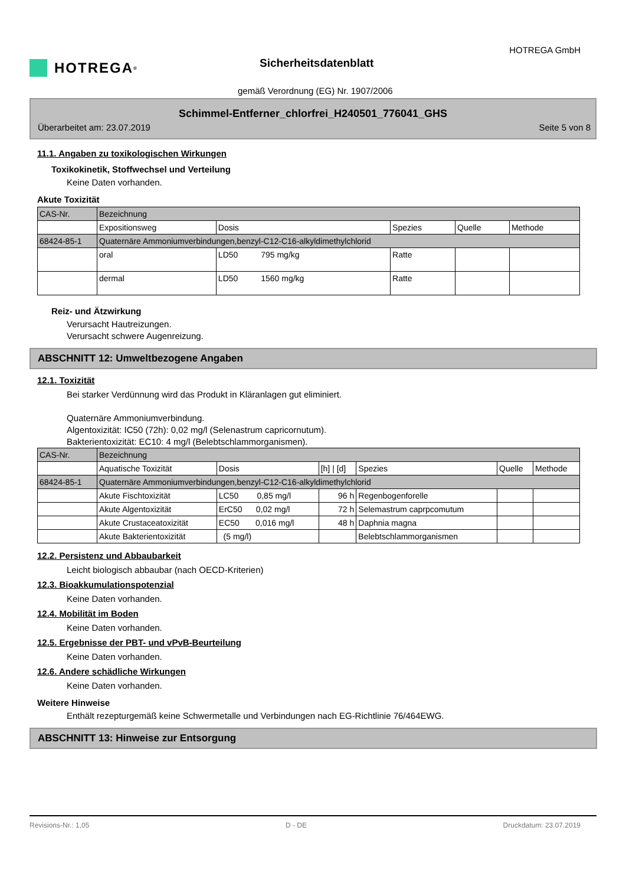HOTREGA<sup>®</sup>
HOTREGA GmbH
Sicherheitsdatenblatt
gemäß Verordnung (EG) Nr. 1907/2006
Schimmel-Entferner_chlorfrei_H240501_776041_GHS
Überarbeitet am: 23.07.2019 Seite 5 von 8
11.1. Angaben zu toxikologischen Wirkungen
Toxikokinetik, Stoffwechsel und Verteilung
Keine Daten vorhanden.
Akute Toxizität
| CAS-Nr. | Bezeichnung | | | | |
| | Expositionsweg | Dosis | Spezies | Quelle | Methode |
| 68424-85-1 | Quaternäre Ammoniumverbindungen,benzyl-C12-C16-alkyldimethylchlorid | | | | |
| | oral | LD50 795 mg/kg | Ratte | | |
| | dermal | LD50 1560 mg/kg | Ratte | | |
Reiz- und Ätzwirkung
Verursacht Hautreizungen.
Verursacht schwere Augenreizung.
ABSCHNITT 12: Umweltbezogene Angaben
12.1. Toxizität
Bei starker Verdünnung wird das Produkt in Kläranlagen gut eliminiert.
Quaternäre Ammoniumverbindung.
Algentoxizität: IC50 (72h): 0,02 mg/l (Selenastrum capricornutum).
Bakterientoxizität: EC10: 4 mg/l (Belebtschlammorganismen).
| CAS-Nr. | Bezeichnung | | | | | |
| | Aquatische Toxizität | Dosis | [h] / [d] | Spezies | Quelle | Methode |
| 68424-85-1 | Quaternäre Ammoniumverbindungen,benzyl-C12-C16-alkyldimethylchlorid | | | | | |
| | Akute Fischtoxizität | LC50 0,85 mg/l | 96 h | Regenbogenforelle | | |
| | Akute Algentoxizität | ErC50 0,02 mg/l | 72 h | Selemastrum caprpcomutum | | |
| | Akute Crustaceatoxizität | EC50 0,016 mg/l | 48 h | Daphnia magna | | |
| | Akute Bakterientoxizität | (5 mg/l) | | Belebtschlammorganismen | | |
12.2. Persistenz und Abbaubarkeit
Leicht biologisch abbaubar (nach OECD-Kriterien)
12.3. Bioakkumulationspotenzial
Keine Daten vorhanden.
12.4. Mobilität im Boden
Keine Daten vorhanden.
12.5. Ergebnisse der PBT- und vPvB-Beurteilung
Keine Daten vorhanden.
12.6. Andere schädliche Wirkungen
Keine Daten vorhanden.
Weitere Hinweise
Enthält rezepturgemäß keine Schwermetalle und Verbindungen nach EG-Richtlinie 76/464EWG.
ABSCHNITT 13: Hinweise zur Entsorgung
Revisions-Nr.: 1,05 D - DE Druckdatum: 23.07.2019